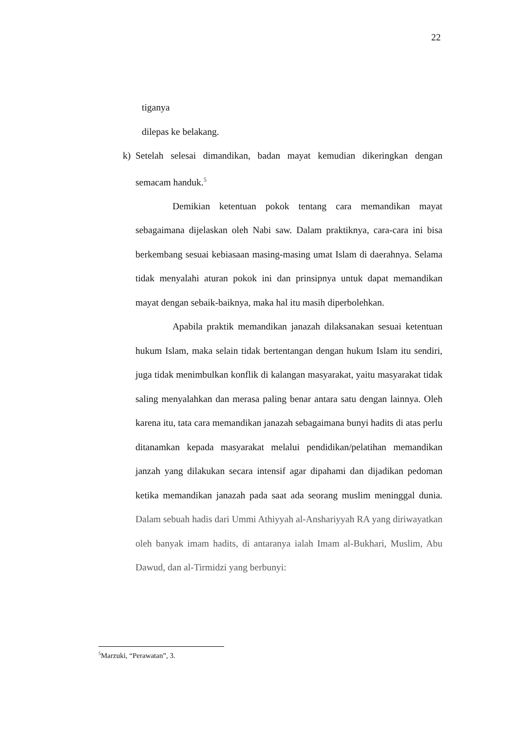22
tiganya
dilepas ke belakang.
k) Setelah selesai dimandikan, badan mayat kemudian dikeringkan dengan semacam handuk.<sup>5</sup>
Demikian ketentuan pokok tentang cara memandikan mayat sebagaimana dijelaskan oleh Nabi saw. Dalam praktiknya, cara-cara ini bisa berkembang sesuai kebiasaan masing-masing umat Islam di daerahnya. Selama tidak menyalahi aturan pokok ini dan prinsipnya untuk dapat memandikan mayat dengan sebaik-baiknya, maka hal itu masih diperbolehkan.
Apabila praktik memandikan janazah dilaksanakan sesuai ketentuan hukum Islam, maka selain tidak bertentangan dengan hukum Islam itu sendiri, juga tidak menimbulkan konflik di kalangan masyarakat, yaitu masyarakat tidak saling menyalahkan dan merasa paling benar antara satu dengan lainnya. Oleh karena itu, tata cara memandikan janazah sebagaimana bunyi hadits di atas perlu ditanamkan kepada masyarakat melalui pendidikan/pelatihan memandikan janzah yang dilakukan secara intensif agar dipahami dan dijadikan pedoman ketika memandikan janazah pada saat ada seorang muslim meninggal dunia. Dalam sebuah hadis dari Ummi Athiyyah al-Anshariyyah RA yang diriwayatkan oleh banyak imam hadits, di antaranya ialah Imam al-Bukhari, Muslim, Abu Dawud, dan al-Tirmidzi yang berbunyi:
<sup>5</sup> Marzuki, “Perawatan”, 3.